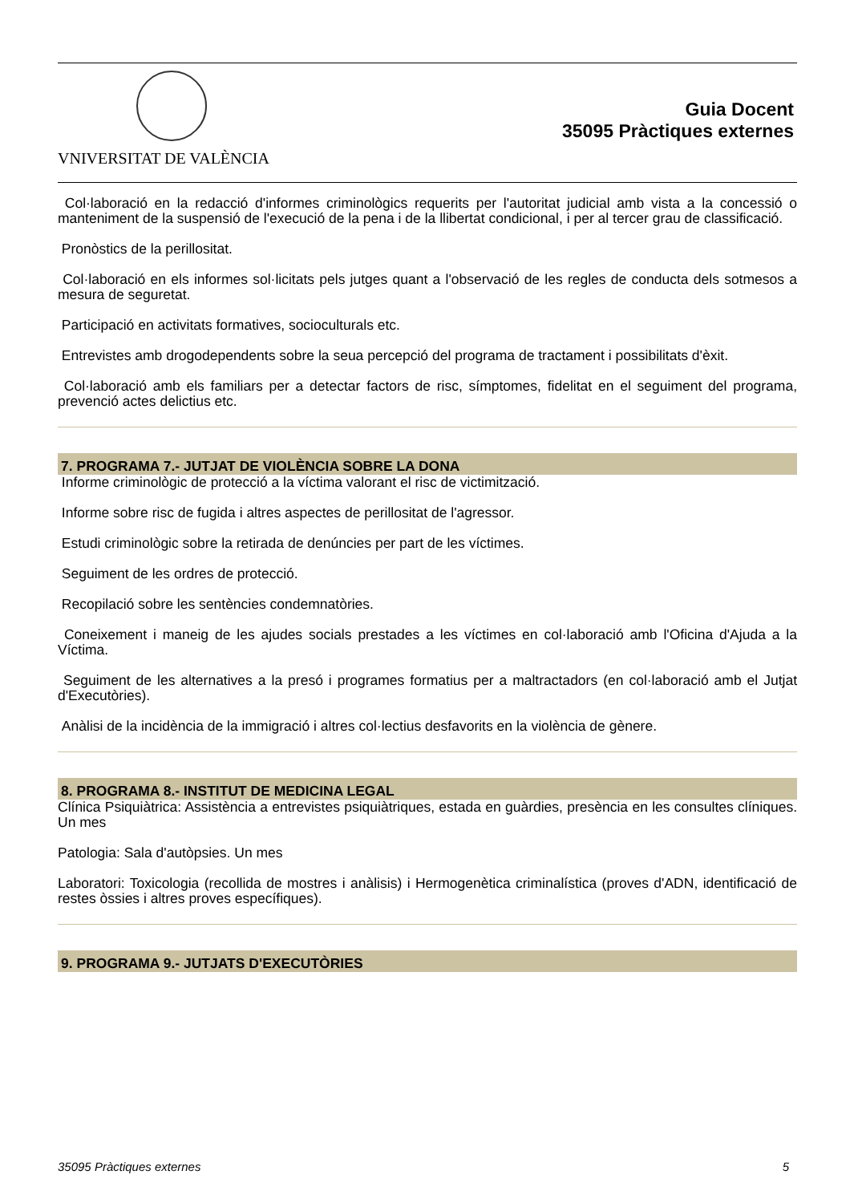VNIVERSITAT DE VALÈNCIA
Guia Docent
35095 Pràctiques externes
Col·laboració en la redacció d'informes criminològics requerits per l'autoritat judicial amb vista a la concessió o manteniment de la suspensió de l'execució de la pena i de la llibertat condicional, i per al tercer grau de classificació.
Pronòstics de la perillositat.
Col·laboració en els informes sol·licitats pels jutges quant a l'observació de les regles de conducta dels sotmesos a mesura de seguretat.
Participació en activitats formatives, socioculturals etc.
Entrevistes amb drogodependents sobre la seua percepció del programa de tractament i possibilitats d'èxit.
Col·laboració amb els familiars per a detectar factors de risc, símptomes, fidelitat en el seguiment del programa, prevenció actes delictius etc.
7. PROGRAMA 7.- JUTJAT DE VIOLÈNCIA SOBRE LA DONA
Informe criminològic de protecció a la víctima valorant el risc de victimització.
Informe sobre risc de fugida i altres aspectes de perillositat de l'agressor.
Estudi criminològic sobre la retirada de denúncies per part de les víctimes.
Seguiment de les ordres de protecció.
Recopilació sobre les sentències condemnatòries.
Coneixement i maneig de les ajudes socials prestades a les víctimes en col·laboració amb l'Oficina d'Ajuda a la Víctima.
Seguiment de les alternatives a la presó i programes formatius per a maltractadors (en col·laboració amb el Jutjat d'Executòries).
Anàlisi de la incidència de la immigració i altres col·lectius desfavorits en la violència de gènere.
8. PROGRAMA 8.- INSTITUT DE MEDICINA LEGAL
Clínica Psiquiàtrica: Assistència a entrevistes psiquiàtriques, estada en guàrdies, presència en les consultes clíniques. Un mes
Patologia: Sala d'autòpsies. Un mes
Laboratori: Toxicologia (recollida de mostres i anàlisis) i Hermogenètica criminalística (proves d'ADN, identificació de restes òssies i altres proves específiques).
9. PROGRAMA 9.- JUTJATS D'EXECUTÒRIES
35095 Pràctiques externes 5